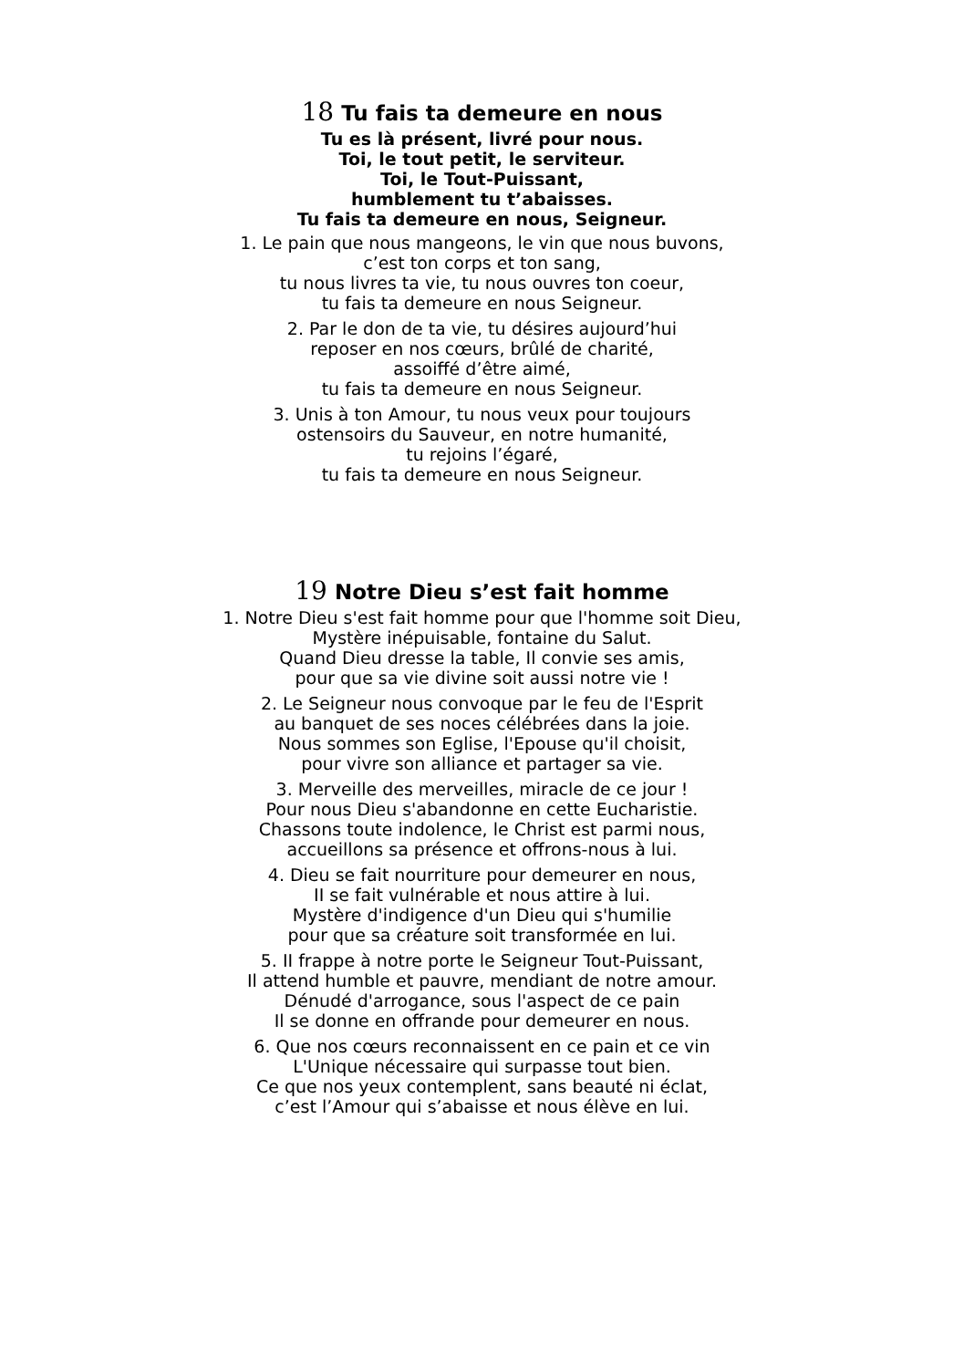18 Tu fais ta demeure en nous
Tu es là présent, livré pour nous.
Toi, le tout petit, le serviteur.
Toi, le Tout-Puissant,
humblement tu t’abaisses.
Tu fais ta demeure en nous, Seigneur.
1. Le pain que nous mangeons, le vin que nous buvons,
c’est ton corps et ton sang,
tu nous livres ta vie, tu nous ouvres ton coeur,
tu fais ta demeure en nous Seigneur.
2. Par le don de ta vie, tu désires aujourd’hui
reposer en nos cœurs, brûlé de charité,
assoiffé d’être aimé,
tu fais ta demeure en nous Seigneur.
3. Unis à ton Amour, tu nous veux pour toujours
ostensoirs du Sauveur, en notre humanité,
tu rejoins l’égaré,
tu fais ta demeure en nous Seigneur.
19 Notre Dieu s’est fait homme
1. Notre Dieu s'est fait homme pour que l'homme soit Dieu,
Mystère inépuisable, fontaine du Salut.
Quand Dieu dresse la table, Il convie ses amis,
pour que sa vie divine soit aussi notre vie !
2. Le Seigneur nous convoque par le feu de l'Esprit
au banquet de ses noces célébrées dans la joie.
Nous sommes son Eglise, l'Epouse qu'il choisit,
pour vivre son alliance et partager sa vie.
3. Merveille des merveilles, miracle de ce jour !
Pour nous Dieu s'abandonne en cette Eucharistie.
Chassons toute indolence, le Christ est parmi nous,
accueillons sa présence et offrons-nous à lui.
4. Dieu se fait nourriture pour demeurer en nous,
II se fait vulnérable et nous attire à lui.
Mystère d'indigence d'un Dieu qui s'humilie
pour que sa créature soit transformée en lui.
5. II frappe à notre porte le Seigneur Tout-Puissant,
Il attend humble et pauvre, mendiant de notre amour.
Dénudé d'arrogance, sous l'aspect de ce pain
Il se donne en offrande pour demeurer en nous.
6. Que nos cœurs reconnaissent en ce pain et ce vin
L'Unique nécessaire qui surpasse tout bien.
Ce que nos yeux contemplent, sans beauté ni éclat,
c’est l’Amour qui s’abaisse et nous élève en lui.